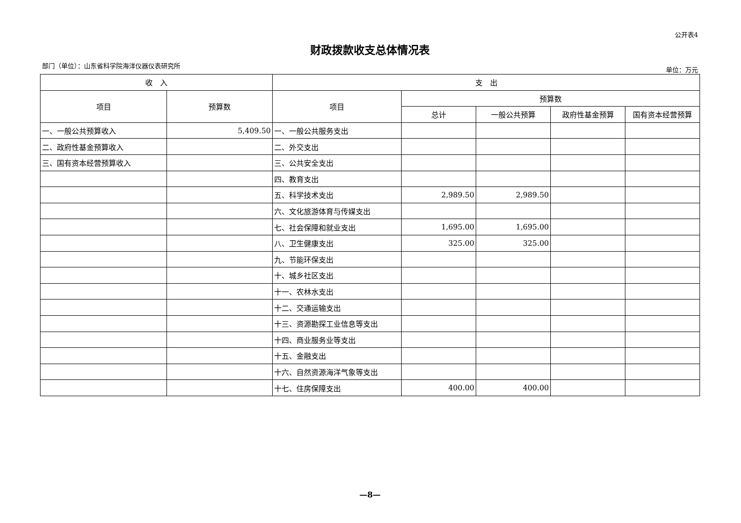公开表4
财政拨款收支总体情况表
部门（单位）：山东省科学院海洋仪器仪表研究所 单位：万元
| 收 入 | | 支 出 | | | | |
| --- | --- | --- | --- | --- | --- | --- |
| 项目 | 预算数 | 项目 | 预算数 | | | |
| | | | 总计 | 一般公共预算 | 政府性基金预算 | 国有资本经营预算 |
| 一、一般公共预算收入 | 5,409.50 | 一、一般公共服务支出 | | | | |
| 二、政府性基金预算收入 | | 二、外交支出 | | | | |
| 三、国有资本经营预算收入 | | 三、公共安全支出 | | | | |
| | | 四、教育支出 | | | | |
| | | 五、科学技术支出 | 2,989.50 | 2,989.50 | | |
| | | 六、文化旅游体育与传媒支出 | | | | |
| | | 七、社会保障和就业支出 | 1,695.00 | 1,695.00 | | |
| | | 八、卫生健康支出 | 325.00 | 325.00 | | |
| | | 九、节能环保支出 | | | | |
| | | 十、城乡社区支出 | | | | |
| | | 十一、农林水支出 | | | | |
| | | 十二、交通运输支出 | | | | |
| | | 十三、资源勘探工业信息等支出 | | | | |
| | | 十四、商业服务业等支出 | | | | |
| | | 十五、金融支出 | | | | |
| | | 十六、自然资源海洋气象等支出 | | | | |
| | | 十七、住房保障支出 | 400.00 | 400.00 | | |
—8—